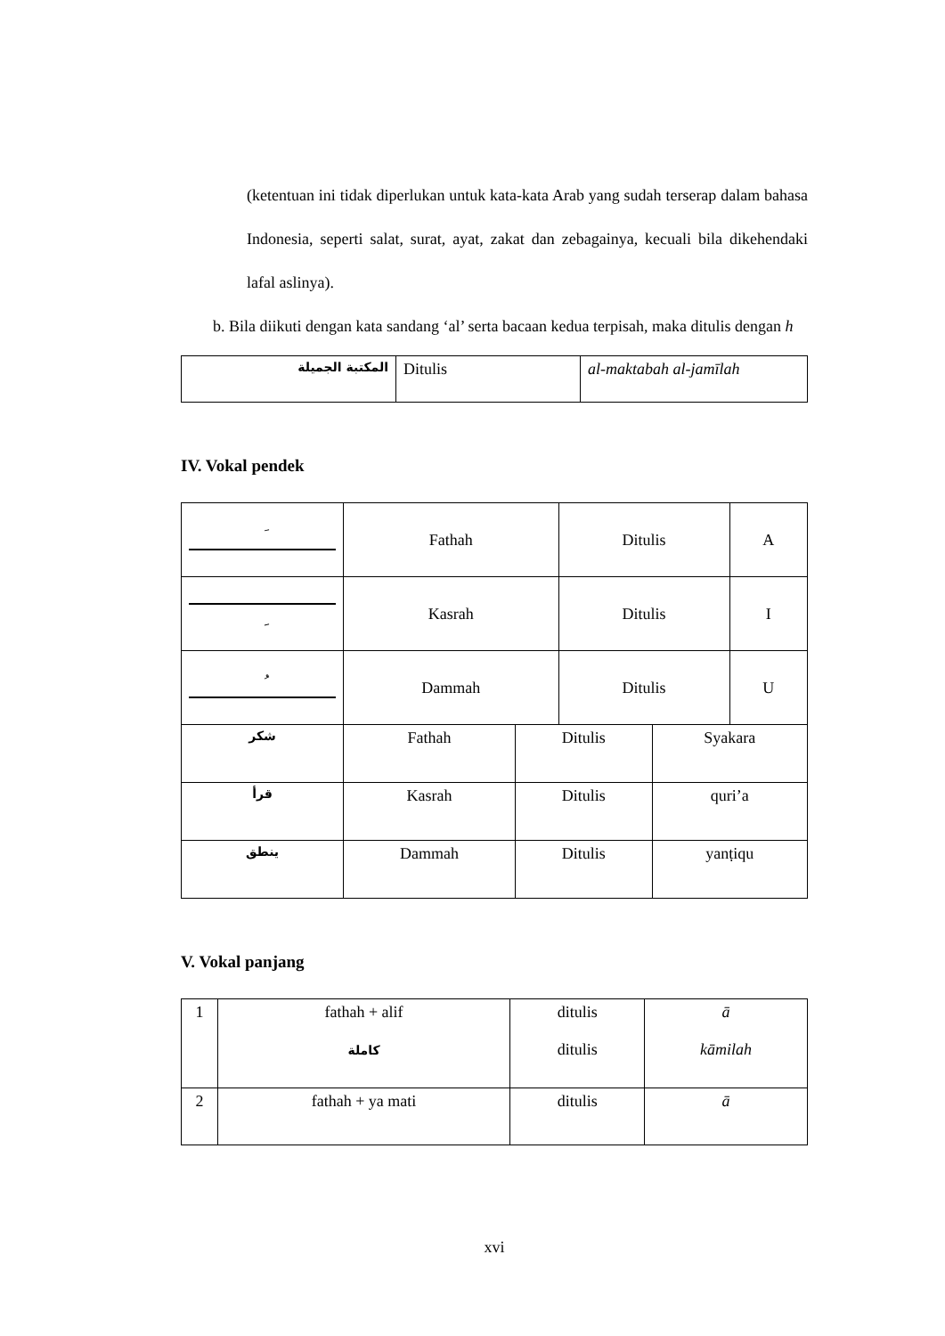(ketentuan ini tidak diperlukan untuk kata-kata Arab yang sudah terserap dalam bahasa Indonesia, seperti salat, surat, ayat, zakat dan zebagainya, kecuali bila dikehendaki lafal aslinya).
b. Bila diikuti dengan kata sandang ‘al’ serta bacaan kedua terpisah, maka ditulis dengan h
| المكتبة الجميلة | Ditulis | al-maktabah al-jamīlah |
IV. Vokal pendek
| َ | Fathah | Ditulis | A |
| ِ | Kasrah | Ditulis | I |
| ُ | Dammah | Ditulis | U |
| شكر | Fathah | Ditulis | Syakara |
| قرأ | Kasrah | Ditulis | quri’a |
| ينطق | Dammah | Ditulis | yanṭiqu |
V. Vokal panjang
| 1 | fathah + alif كاملة | ditulis ditulis | ā kāmilah |
| 2 | fathah + ya mati | ditulis | ā |
xvi